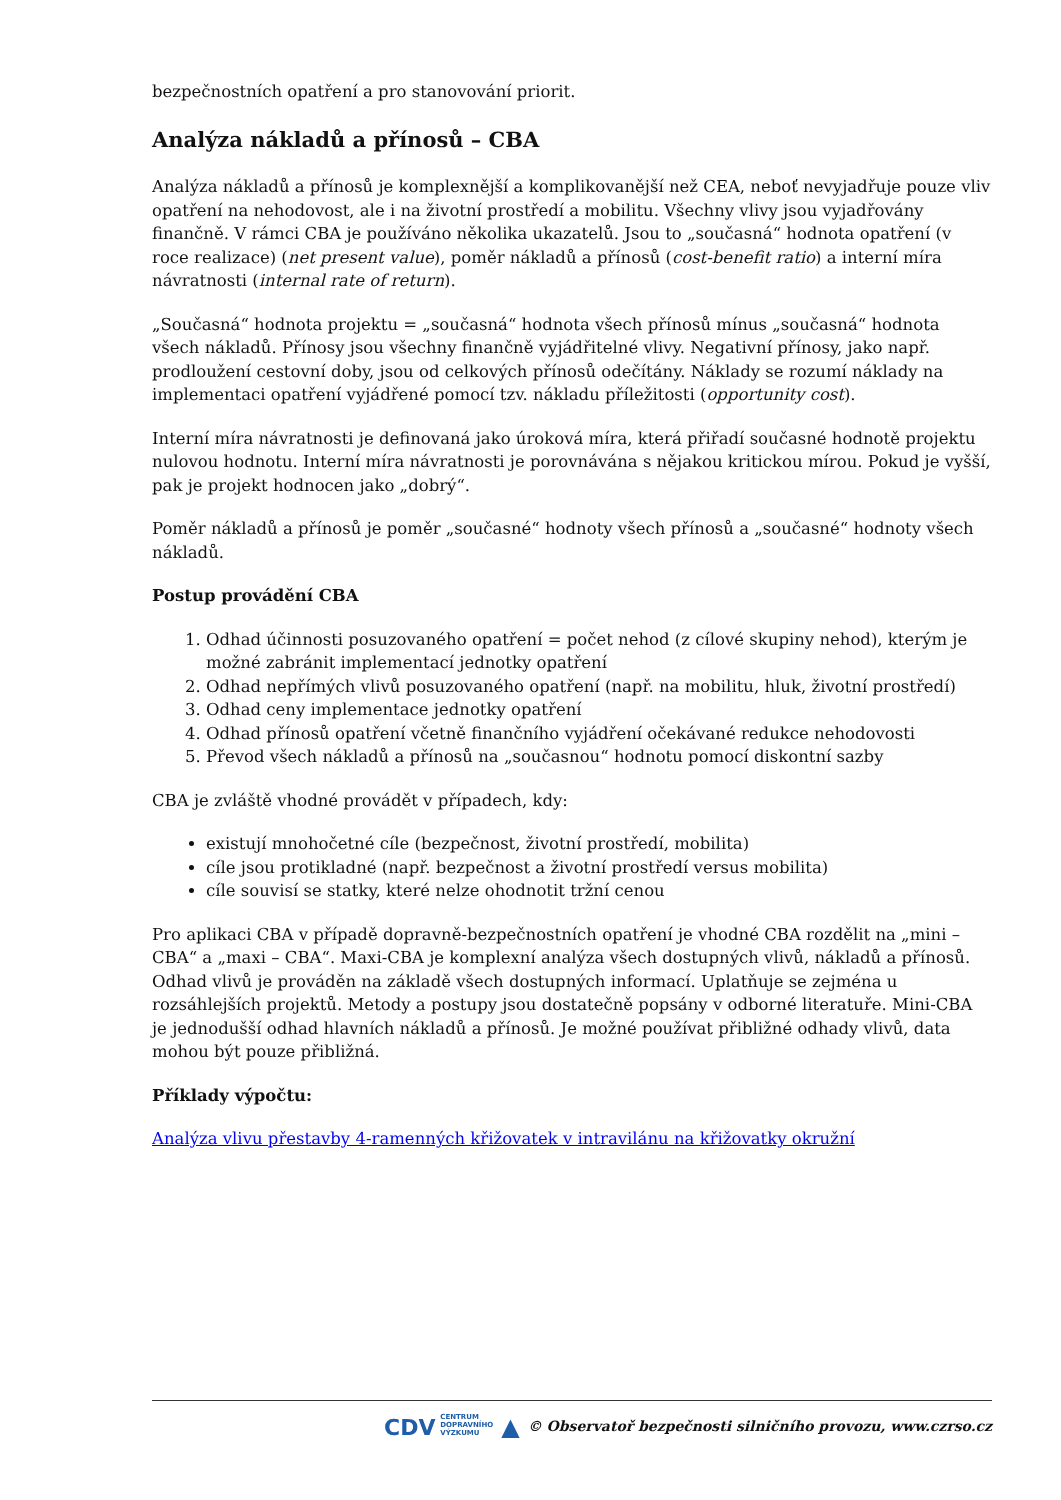bezpečnostních opatření a pro stanovování priorit.
Analýza nákladů a přínosů – CBA
Analýza nákladů a přínosů je komplexnější a komplikovanější než CEA, neboť nevyjadřuje pouze vliv opatření na nehodovost, ale i na životní prostředí a mobilitu. Všechny vlivy jsou vyjadřovány finančně. V rámci CBA je používáno několika ukazatelů. Jsou to „současná“ hodnota opatření (v roce realizace) (net present value), poměr nákladů a přínosů (cost-benefit ratio) a interní míra návratnosti (internal rate of return).
„Současná“ hodnota projektu = „současná“ hodnota všech přínosů mínus „současná“ hodnota všech nákladů. Přínosy jsou všechny finančně vyjádřitelné vlivy. Negativní přínosy, jako např. prodloužení cestovní doby, jsou od celkových přínosů odečítány. Náklady se rozumí náklady na implementaci opatření vyjádřené pomocí tzv. nákladu příležitosti (opportunity cost).
Interní míra návratnosti je definovaná jako úroková míra, která přiřadí současné hodnotě projektu nulovou hodnotu. Interní míra návratnosti je porovnávána s nějakou kritickou mírou. Pokud je vyšší, pak je projekt hodnocen jako „dobrý“.
Poměr nákladů a přínosů je poměr „současné“ hodnoty všech přínosů a „současné“ hodnoty všech nákladů.
Postup provádění CBA
1. Odhad účinnosti posuzovaného opatření = počet nehod (z cílové skupiny nehod), kterým je možné zabránit implementací jednotky opatření
2. Odhad nepřímých vlivů posuzovaného opatření (např. na mobilitu, hluk, životní prostředí)
3. Odhad ceny implementace jednotky opatření
4. Odhad přínosů opatření včetně finančního vyjádření očekávané redukce nehodovosti
5. Převod všech nákladů a přínosů na „současnou“ hodnotu pomocí diskontní sazby
CBA je zvláště vhodné provádět v případech, kdy:
existují mnohočetné cíle (bezpečnost, životní prostředí, mobilita)
cíle jsou protikladné (např. bezpečnost a životní prostředí versus mobilita)
cíle souvisí se statky, které nelze ohodnotit tržní cenou
Pro aplikaci CBA v případě dopravně-bezpečnostních opatření je vhodné CBA rozdělit na „mini – CBA“ a „maxi – CBA“. Maxi-CBA je komplexní analýza všech dostupných vlivů, nákladů a přínosů. Odhad vlivů je prováděn na základě všech dostupných informací. Uplatňuje se zejména u rozsáhlejších projektů. Metody a postupy jsou dostatečně popsány v odborné literatuře. Mini-CBA je jednodušší odhad hlavních nákladů a přínosů. Je možné používat přibližné odhady vlivů, data mohou být pouze přibližná.
Příklady výpočtu:
Analýza vlivu přestavby 4-ramenných křižovatek v intravilánu na křižovatky okružní
CDV CENTRUM
DOPRAVNÍHO
VÝZKUMU ▲ © Observatoř bezpečnosti silničního provozu, www.czrso.cz